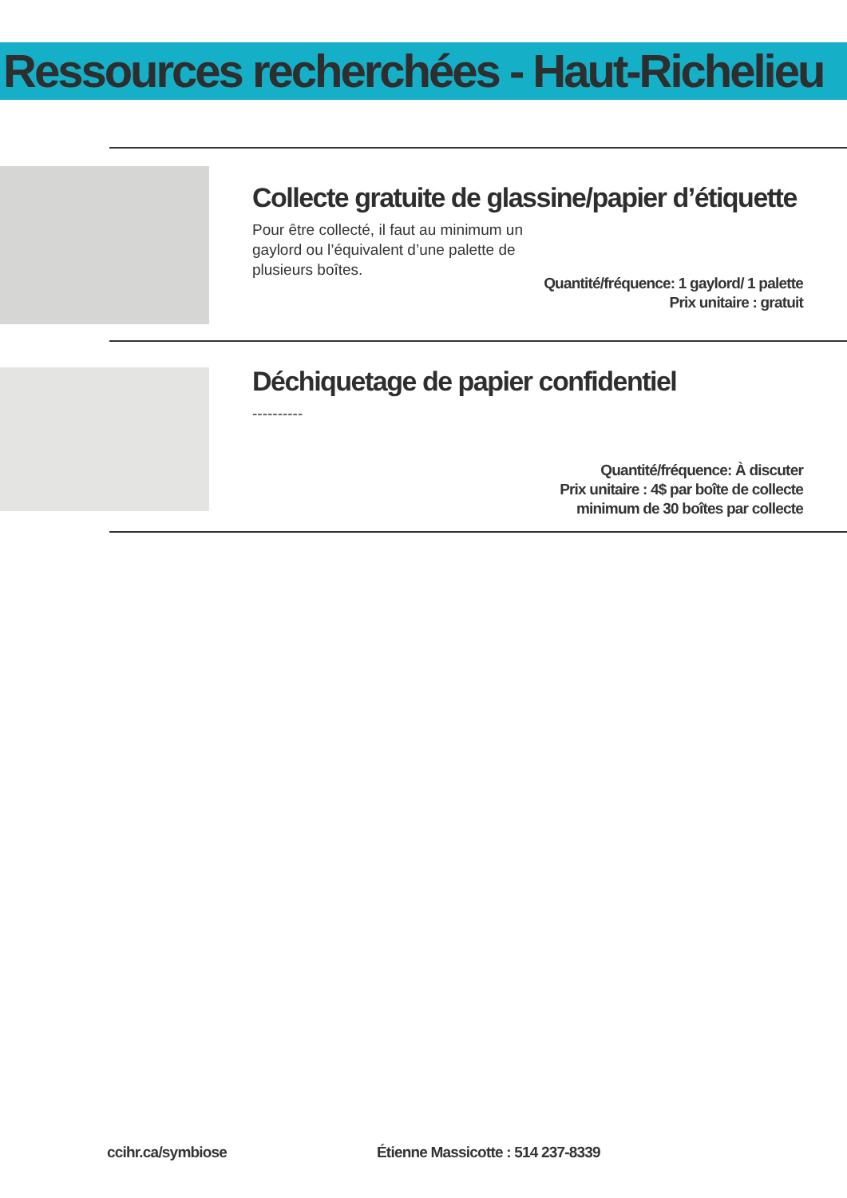Ressources recherchées - Haut-Richelieu
Collecte gratuite de glassine/papier d’étiquette
Pour être collecté, il faut au minimum un gaylord ou l’équivalent d’une palette de plusieurs boîtes.
Quantité/fréquence: 1 gaylord/ 1 palette
Prix unitaire : gratuit
Déchiquetage de papier confidentiel
----------
Quantité/fréquence: À discuter
Prix unitaire : 4$ par boîte de collecte
minimum de 30 boîtes par collecte
ccihr.ca/symbiose
Étienne Massicotte : 514 237-8339